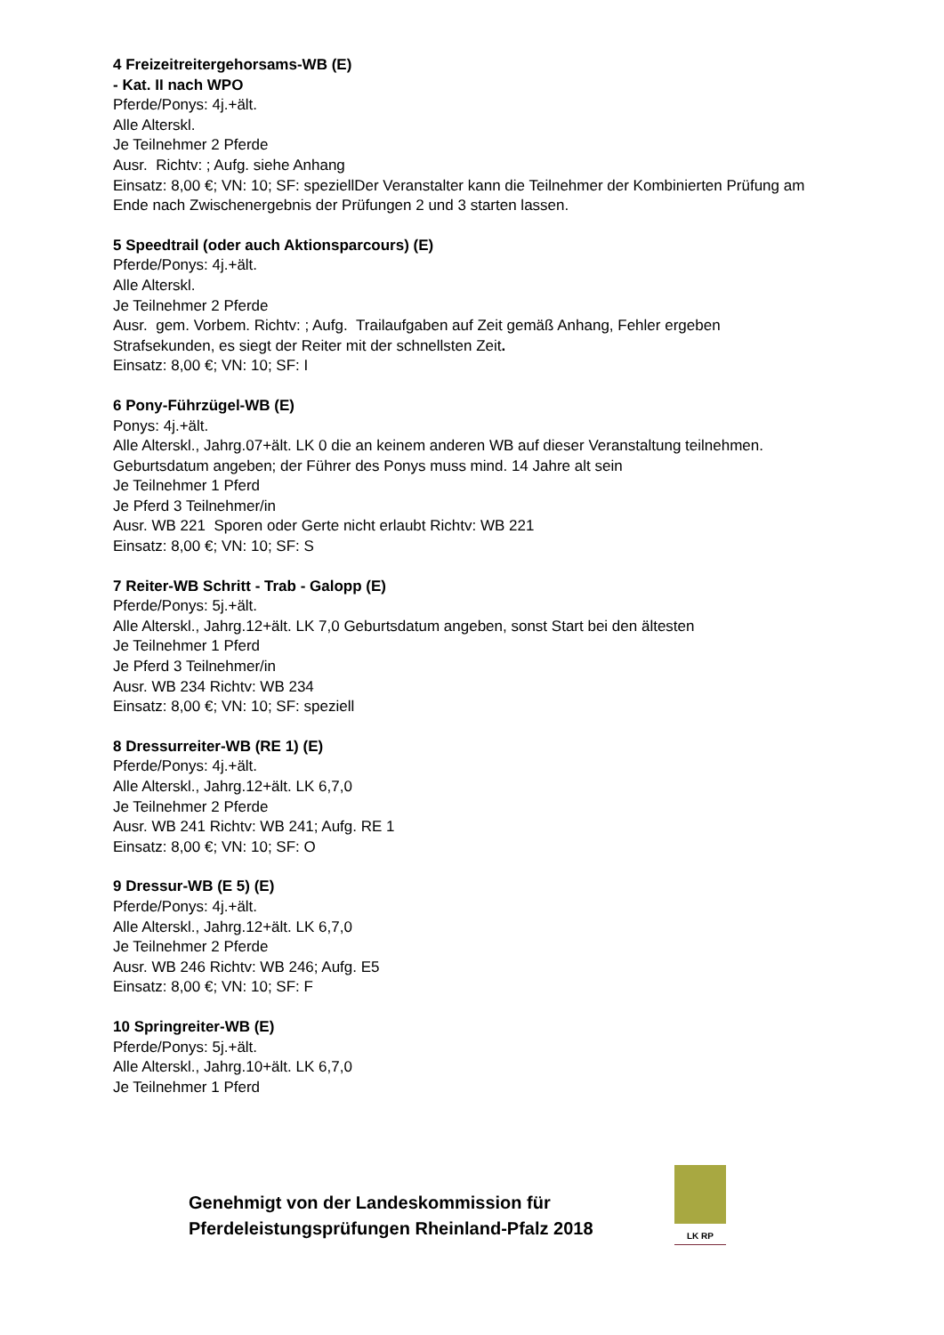4 Freizeitreitergehorsams-WB (E)
- Kat. II nach WPO
Pferde/Ponys: 4j.+ält.
Alle Alterskl.
Je Teilnehmer 2 Pferde
Ausr. Richtv: ; Aufg. siehe Anhang
Einsatz: 8,00 €; VN: 10; SF: speziellDer Veranstalter kann die Teilnehmer der Kombinierten Prüfung am Ende nach Zwischenergebnis der Prüfungen 2 und 3 starten lassen.
5 Speedtrail (oder auch Aktionsparcours) (E)
Pferde/Ponys: 4j.+ält.
Alle Alterskl.
Je Teilnehmer 2 Pferde
Ausr. gem. Vorbem. Richtv: ; Aufg. Trailaufgaben auf Zeit gemäß Anhang, Fehler ergeben Strafsekunden, es siegt der Reiter mit der schnellsten Zeit.
Einsatz: 8,00 €; VN: 10; SF: I
6 Pony-Führzügel-WB (E)
Ponys: 4j.+ält.
Alle Alterskl., Jahrg.07+ält. LK 0 die an keinem anderen WB auf dieser Veranstaltung teilnehmen.
Geburtsdatum angeben; der Führer des Ponys muss mind. 14 Jahre alt sein
Je Teilnehmer 1 Pferd
Je Pferd 3 Teilnehmer/in
Ausr. WB 221 Sporen oder Gerte nicht erlaubt Richtv: WB 221
Einsatz: 8,00 €; VN: 10; SF: S
7 Reiter-WB Schritt - Trab - Galopp (E)
Pferde/Ponys: 5j.+ält.
Alle Alterskl., Jahrg.12+ält. LK 7,0 Geburtsdatum angeben, sonst Start bei den ältesten
Je Teilnehmer 1 Pferd
Je Pferd 3 Teilnehmer/in
Ausr. WB 234 Richtv: WB 234
Einsatz: 8,00 €; VN: 10; SF: speziell
8 Dressurreiter-WB (RE 1) (E)
Pferde/Ponys: 4j.+ält.
Alle Alterskl., Jahrg.12+ält. LK 6,7,0
Je Teilnehmer 2 Pferde
Ausr. WB 241 Richtv: WB 241; Aufg. RE 1
Einsatz: 8,00 €; VN: 10; SF: O
9 Dressur-WB (E 5) (E)
Pferde/Ponys: 4j.+ält.
Alle Alterskl., Jahrg.12+ält. LK 6,7,0
Je Teilnehmer 2 Pferde
Ausr. WB 246 Richtv: WB 246; Aufg. E5
Einsatz: 8,00 €; VN: 10; SF: F
10 Springreiter-WB (E)
Pferde/Ponys: 5j.+ält.
Alle Alterskl., Jahrg.10+ält. LK 6,7,0
Je Teilnehmer 1 Pferd
Genehmigt von der Landeskommission für Pferdeleistungsprüfungen Rheinland-Pfalz 2018
LK RP